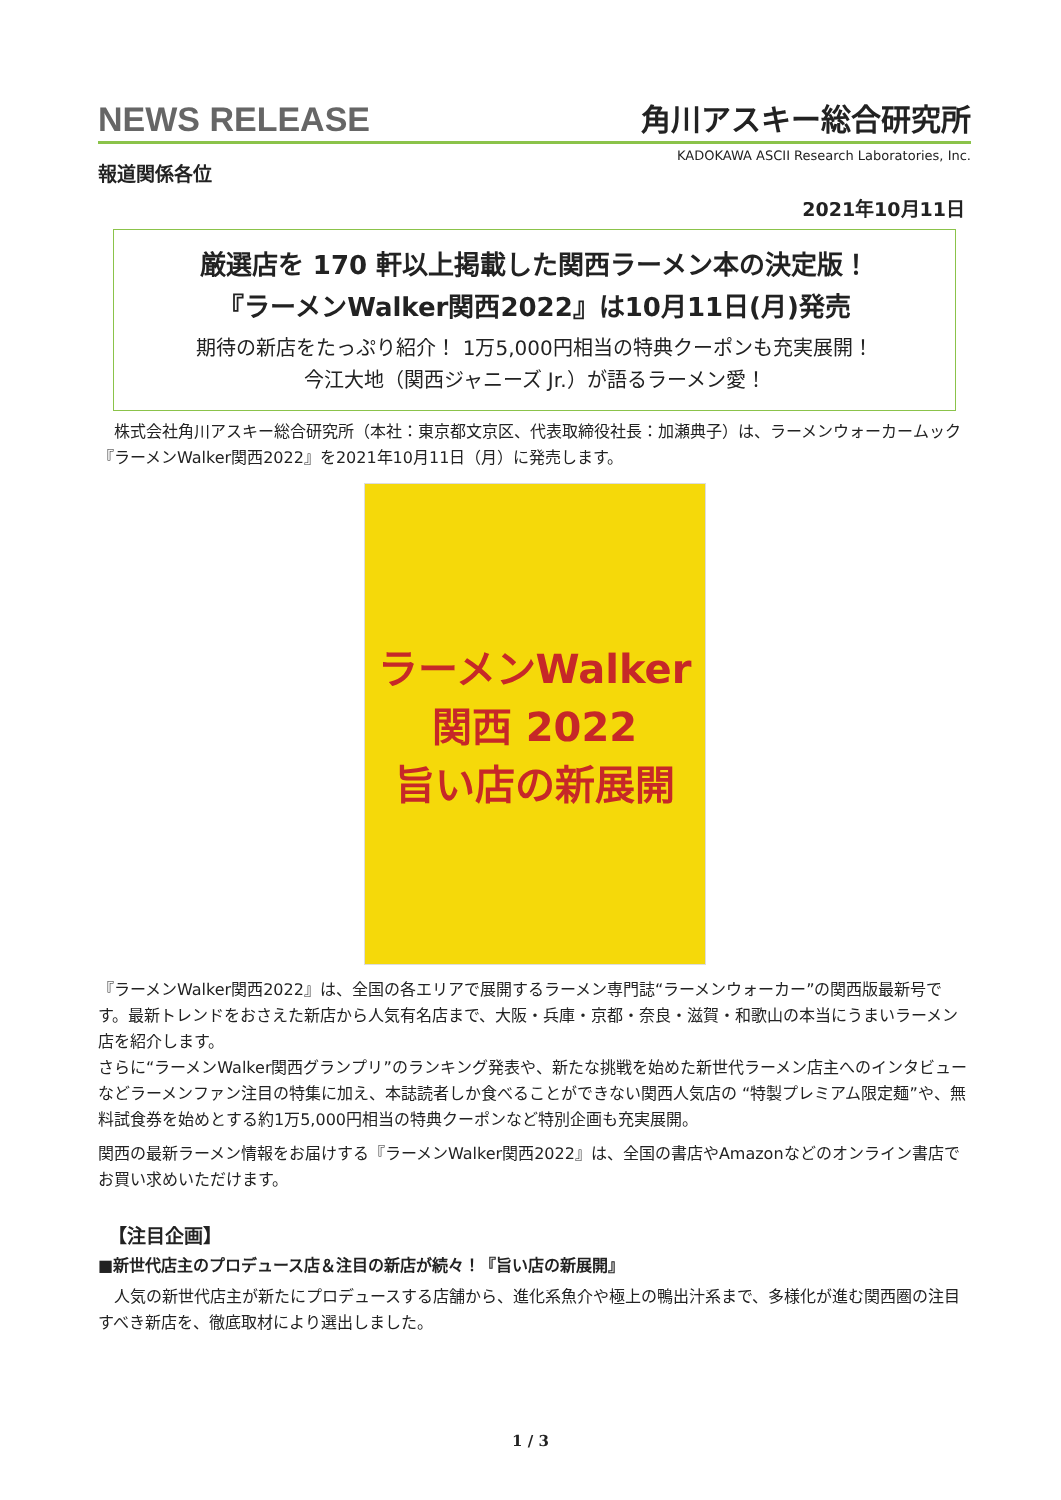NEWS RELEASE 角川アスキー総合研究所
KADOKAWA ASCII Research Laboratories, Inc.
報道関係各位
2021年10月11日
厳選店を 170 軒以上掲載した関西ラーメン本の決定版！
『ラーメンWalker関西2022』は10月11日(月)発売
期待の新店をたっぷり紹介！ 1万5,000円相当の特典クーポンも充実展開！
今江大地（関西ジャニーズ Jr.）が語るラーメン愛！
　株式会社角川アスキー総合研究所（本社：東京都文京区、代表取締役社長：加瀬典子）は、ラーメンウォーカームック『ラーメンWalker関西2022』を2021年10月11日（月）に発売します。
ラーメンWalker
関西 2022
旨い店の新展開
『ラーメンWalker関西2022』は、全国の各エリアで展開するラーメン専門誌“ラーメンウォーカー”の関西版最新号です。最新トレンドをおさえた新店から人気有名店まで、大阪・兵庫・京都・奈良・滋賀・和歌山の本当にうまいラーメン店を紹介します。
さらに“ラーメンWalker関西グランプリ”のランキング発表や、新たな挑戦を始めた新世代ラーメン店主へのインタビューなどラーメンファン注目の特集に加え、本誌読者しか食べることができない関西人気店の “特製プレミアム限定麺”や、無料試食券を始めとする約1万5,000円相当の特典クーポンなど特別企画も充実展開。
関西の最新ラーメン情報をお届けする『ラーメンWalker関西2022』は、全国の書店やAmazonなどのオンライン書店でお買い求めいただけます。
【注目企画】
■新世代店主のプロデュース店＆注目の新店が続々！『旨い店の新展開』
　人気の新世代店主が新たにプロデュースする店舗から、進化系魚介や極上の鴨出汁系まで、多様化が進む関西圏の注目すべき新店を、徹底取材により選出しました。
1 / 3